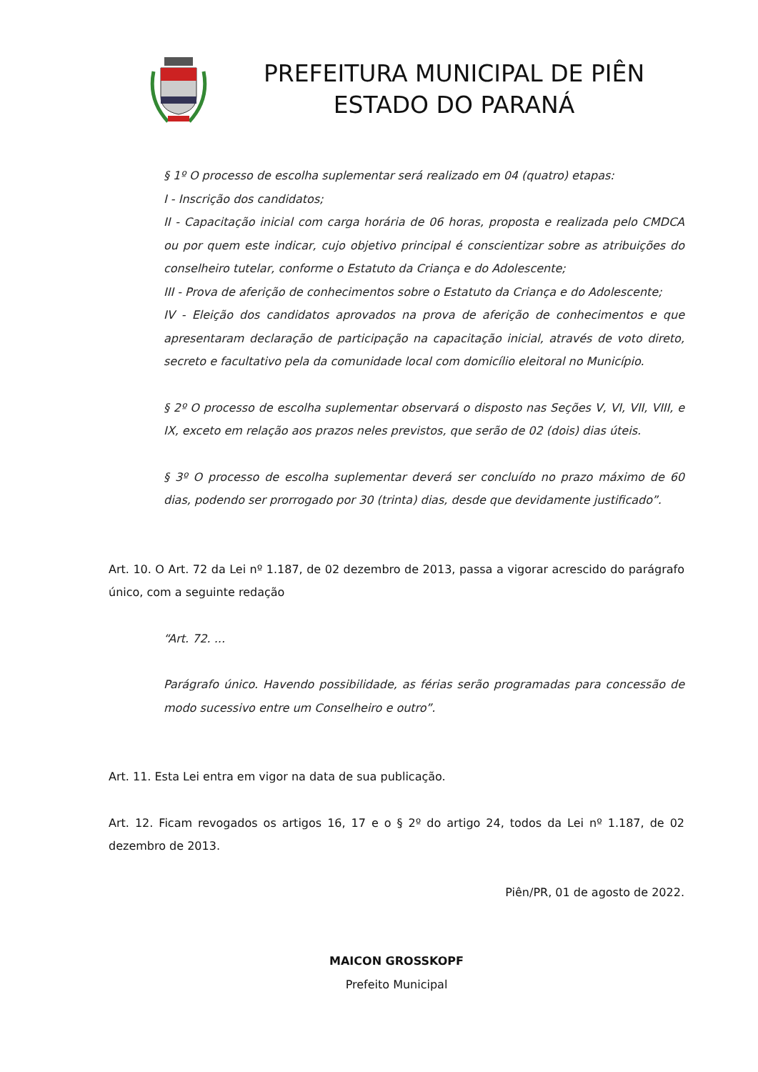PREFEITURA MUNICIPAL DE PIÊN
ESTADO DO PARANÁ
§ 1º O processo de escolha suplementar será realizado em 04 (quatro) etapas:
I - Inscrição dos candidatos;
II - Capacitação inicial com carga horária de 06 horas, proposta e realizada pelo CMDCA ou por quem este indicar, cujo objetivo principal é conscientizar sobre as atribuições do conselheiro tutelar, conforme o Estatuto da Criança e do Adolescente;
III - Prova de aferição de conhecimentos sobre o Estatuto da Criança e do Adolescente;
IV - Eleição dos candidatos aprovados na prova de aferição de conhecimentos e que apresentaram declaração de participação na capacitação inicial, através de voto direto, secreto e facultativo pela da comunidade local com domicílio eleitoral no Município.
§ 2º O processo de escolha suplementar observará o disposto nas Seções V, VI, VII, VIII, e IX, exceto em relação aos prazos neles previstos, que serão de 02 (dois) dias úteis.
§ 3º O processo de escolha suplementar deverá ser concluído no prazo máximo de 60 dias, podendo ser prorrogado por 30 (trinta) dias, desde que devidamente justificado”.
Art. 10. O Art. 72 da Lei nº 1.187, de 02 dezembro de 2013, passa a vigorar acrescido do parágrafo único, com a seguinte redação
“Art. 72. ...
Parágrafo único. Havendo possibilidade, as férias serão programadas para concessão de modo sucessivo entre um Conselheiro e outro”.
Art. 11. Esta Lei entra em vigor na data de sua publicação.
Art. 12. Ficam revogados os artigos 16, 17 e o § 2º do artigo 24, todos da Lei nº 1.187, de 02 dezembro de 2013.
Piên/PR, 01 de agosto de 2022.
MAICON GROSSKOPF
Prefeito Municipal